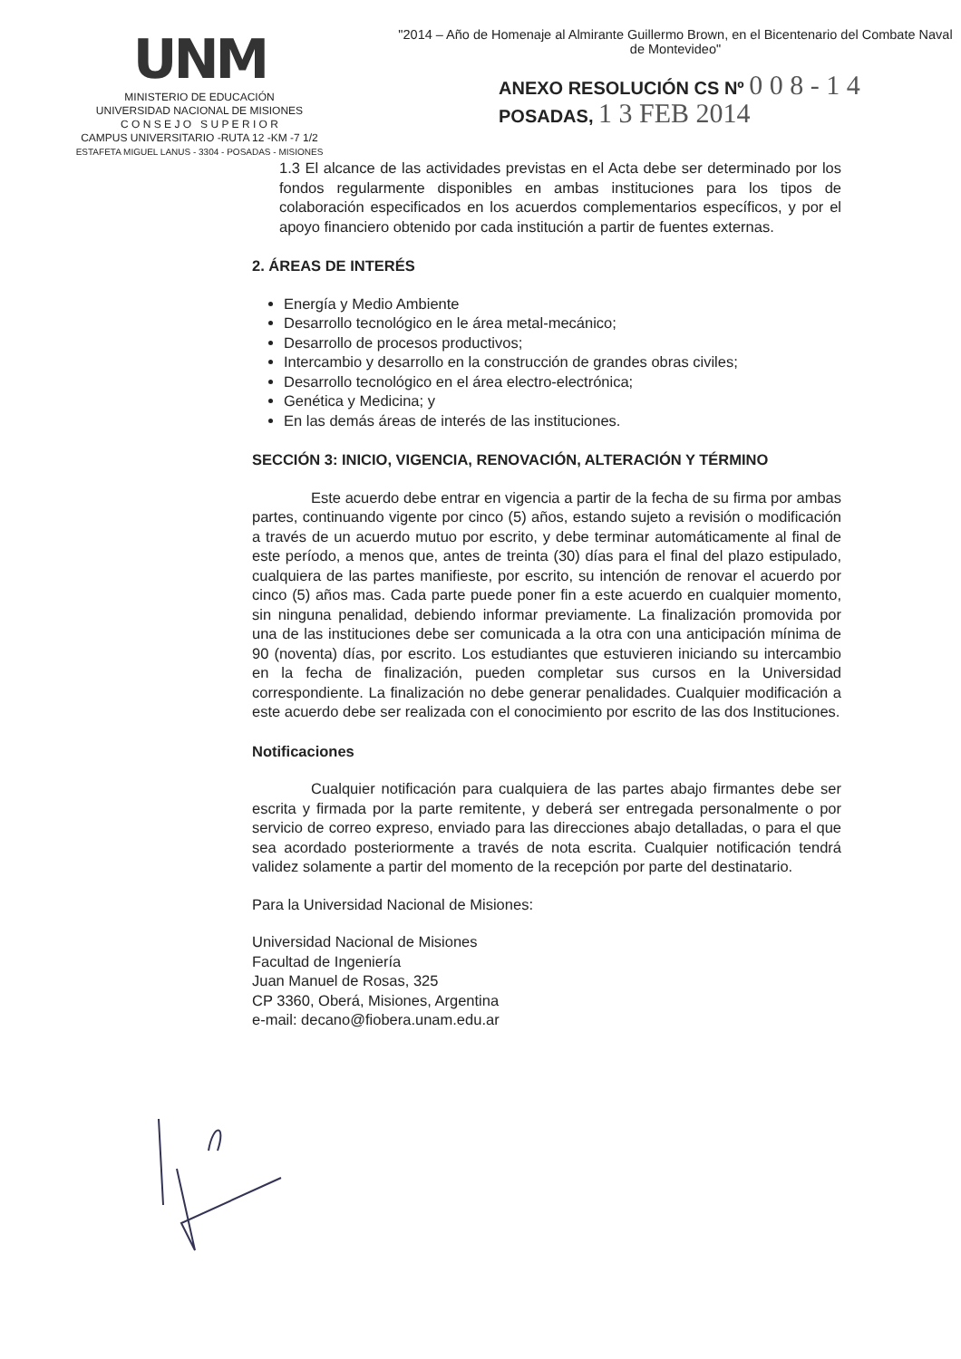UNM
MINISTERIO DE EDUCACIÓN
UNIVERSIDAD NACIONAL DE MISIONES
C O N S E J O S U P E R I O R
CAMPUS UNIVERSITARIO -RUTA 12 -KM -7 1/2
ESTAFETA MIGUEL LANUS - 3304 - POSADAS - MISIONES
"2014 – Año de Homenaje al Almirante Guillermo Brown, en el Bicentenario del Combate Naval de Montevideo"
ANEXO RESOLUCIÓN CS Nº 0 0 8 - 1 4
POSADAS, 1 3 FEB 2014
1.3 El alcance de las actividades previstas en el Acta debe ser determinado por los fondos regularmente disponibles en ambas instituciones para los tipos de colaboración especificados en los acuerdos complementarios específicos, y por el apoyo financiero obtenido por cada institución a partir de fuentes externas.
2. ÁREAS DE INTERÉS
Energía y Medio Ambiente
Desarrollo tecnológico en le área metal-mecánico;
Desarrollo de procesos productivos;
Intercambio y desarrollo en la construcción de grandes obras civiles;
Desarrollo tecnológico en el área electro-electrónica;
Genética y Medicina; y
En las demás áreas de interés de las instituciones.
SECCIÓN 3: INICIO, VIGENCIA, RENOVACIÓN, ALTERACIÓN Y TÉRMINO
Este acuerdo debe entrar en vigencia a partir de la fecha de su firma por ambas partes, continuando vigente por cinco (5) años, estando sujeto a revisión o modificación a través de un acuerdo mutuo por escrito, y debe terminar automáticamente al final de este período, a menos que, antes de treinta (30) días para el final del plazo estipulado, cualquiera de las partes manifieste, por escrito, su intención de renovar el acuerdo por cinco (5) años mas. Cada parte puede poner fin a este acuerdo en cualquier momento, sin ninguna penalidad, debiendo informar previamente. La finalización promovida por una de las instituciones debe ser comunicada a la otra con una anticipación mínima de 90 (noventa) días, por escrito. Los estudiantes que estuvieren iniciando su intercambio en la fecha de finalización, pueden completar sus cursos en la Universidad correspondiente. La finalización no debe generar penalidades. Cualquier modificación a este acuerdo debe ser realizada con el conocimiento por escrito de las dos Instituciones.
Notificaciones
Cualquier notificación para cualquiera de las partes abajo firmantes debe ser escrita y firmada por la parte remitente, y deberá ser entregada personalmente o por servicio de correo expreso, enviado para las direcciones abajo detalladas, o para el que sea acordado posteriormente a través de nota escrita. Cualquier notificación tendrá validez solamente a partir del momento de la recepción por parte del destinatario.
Para la Universidad Nacional de Misiones:
Universidad Nacional de Misiones
Facultad de Ingeniería
Juan Manuel de Rosas, 325
CP 3360, Oberá, Misiones, Argentina
e-mail: decano@fiobera.unam.edu.ar